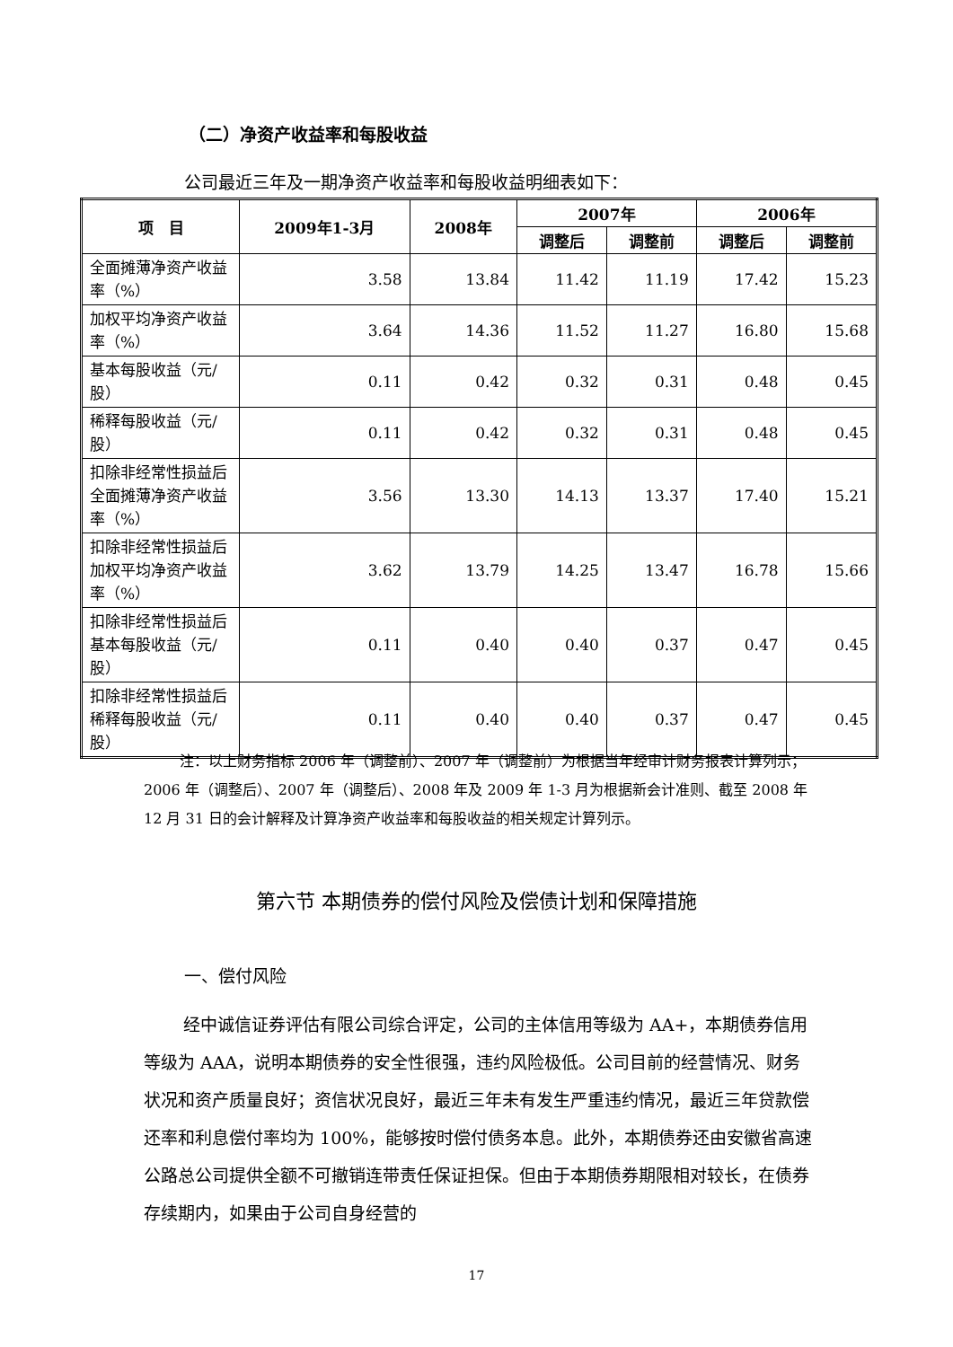（二）净资产收益率和每股收益
公司最近三年及一期净资产收益率和每股收益明细表如下：
| 项 目 | 2009年1-3月 | 2008年 | 2007年 | | 2006年 | |
| --- | --- | --- | --- | --- | --- | --- |
| | | | 调整后 | 调整前 | 调整后 | 调整前 |
| 全面摊薄净资产收益率（%） | 3.58 | 13.84 | 11.42 | 11.19 | 17.42 | 15.23 |
| 加权平均净资产收益率（%） | 3.64 | 14.36 | 11.52 | 11.27 | 16.80 | 15.68 |
| 基本每股收益（元/股） | 0.11 | 0.42 | 0.32 | 0.31 | 0.48 | 0.45 |
| 稀释每股收益（元/股） | 0.11 | 0.42 | 0.32 | 0.31 | 0.48 | 0.45 |
| 扣除非经常性损益后全面摊薄净资产收益率（%） | 3.56 | 13.30 | 14.13 | 13.37 | 17.40 | 15.21 |
| 扣除非经常性损益后加权平均净资产收益率（%） | 3.62 | 13.79 | 14.25 | 13.47 | 16.78 | 15.66 |
| 扣除非经常性损益后基本每股收益（元/股） | 0.11 | 0.40 | 0.40 | 0.37 | 0.47 | 0.45 |
| 扣除非经常性损益后稀释每股收益（元/股） | 0.11 | 0.40 | 0.40 | 0.37 | 0.47 | 0.45 |
注：以上财务指标 2006 年（调整前）、2007 年（调整前）为根据当年经审计财务报表计算列示；2006 年（调整后）、2007 年（调整后）、2008 年及 2009 年 1-3 月为根据新会计准则、截至 2008 年 12 月 31 日的会计解释及计算净资产收益率和每股收益的相关规定计算列示。
第六节 本期债券的偿付风险及偿债计划和保障措施
一、偿付风险
经中诚信证券评估有限公司综合评定，公司的主体信用等级为 AA+，本期债券信用等级为 AAA，说明本期债券的安全性很强，违约风险极低。公司目前的经营情况、财务状况和资产质量良好；资信状况良好，最近三年未有发生严重违约情况，最近三年贷款偿还率和利息偿付率均为 100%，能够按时偿付债务本息。此外，本期债券还由安徽省高速公路总公司提供全额不可撤销连带责任保证担保。但由于本期债券期限相对较长，在债券存续期内，如果由于公司自身经营的
17